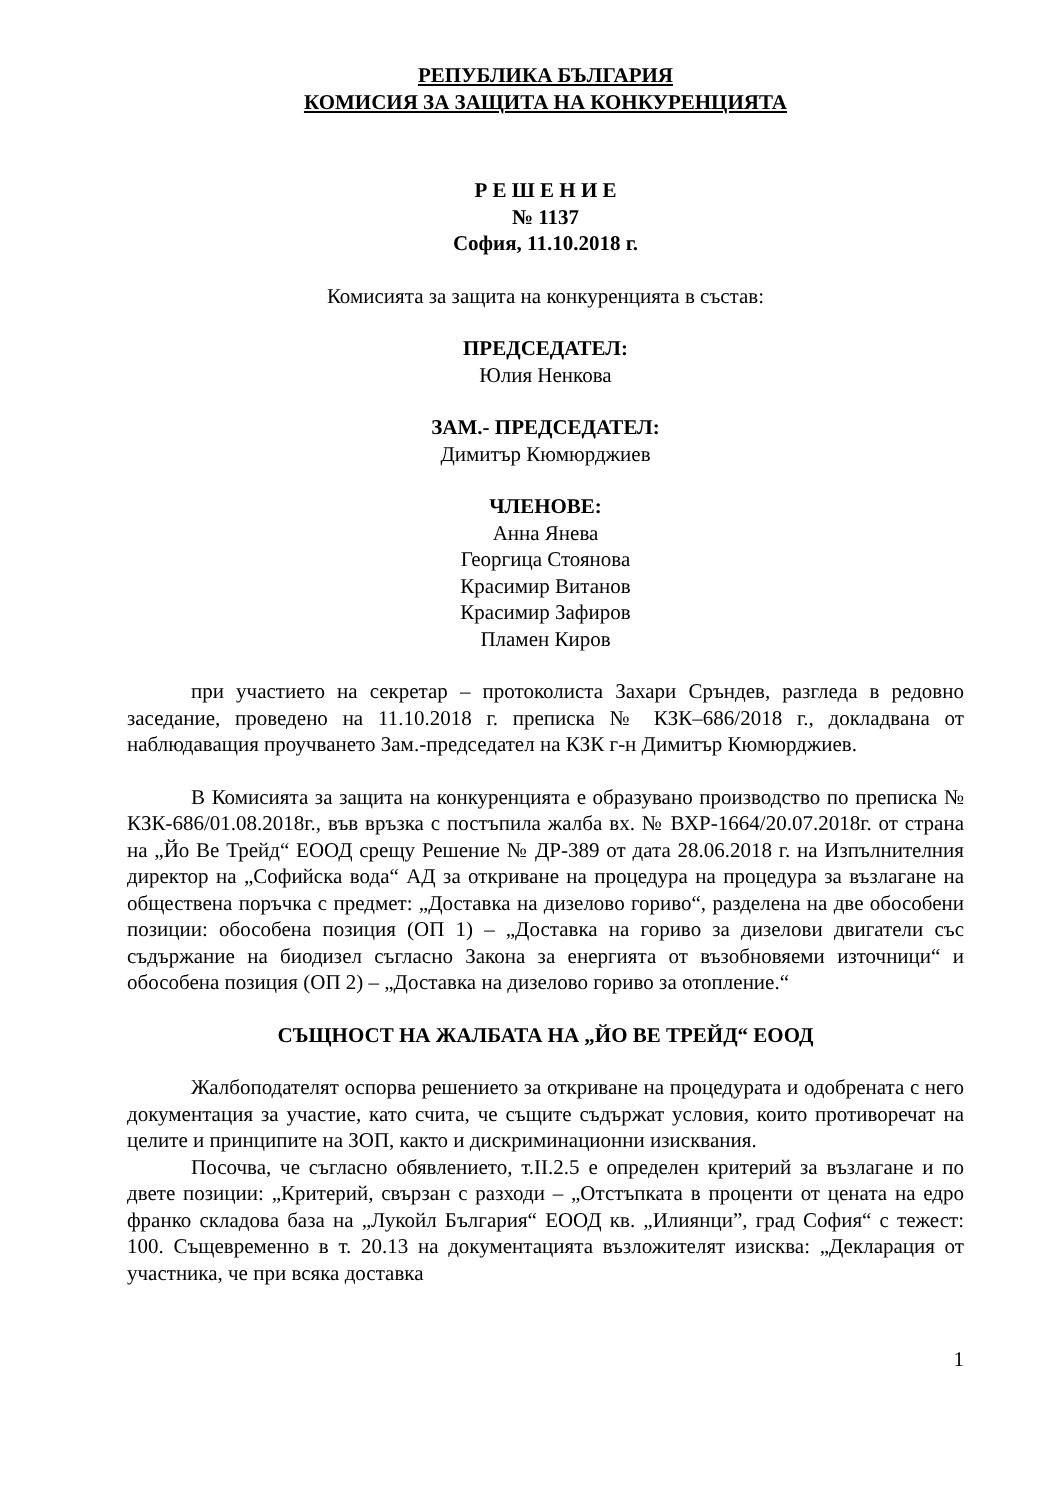РЕПУБЛИКА БЪЛГАРИЯ
КОМИСИЯ ЗА ЗАЩИТА НА КОНКУРЕНЦИЯТА
Р Е Ш Е Н И Е
№ 1137
София, 11.10.2018 г.
Комисията за защита на конкуренцията в състав:
ПРЕДСЕДАТЕЛ:
Юлия Ненкова
ЗАМ.- ПРЕДСЕДАТЕЛ:
Димитър Кюмюрджиев
ЧЛЕНОВЕ:
Анна Янева
Георгица Стоянова
Красимир Витанов
Красимир Зафиров
Пламен Киров
при участието на секретар – протоколиста Захари Сръндев, разгледа в редовно заседание, проведено на 11.10.2018 г. преписка № КЗК–686/2018 г., докладвана от наблюдаващия проучването Зам.-председател на КЗК г-н Димитър Кюмюрджиев.
В Комисията за защита на конкуренцията е образувано производство по преписка № КЗК-686/01.08.2018г., във връзка с постъпила жалба вх. № ВХР-1664/20.07.2018г. от страна на „Йо Ве Трейд“ ЕООД срещу Решение № ДР-389 от дата 28.06.2018 г. на Изпълнителния директор на „Софийска вода“ АД за откриване на процедура на процедура за възлагане на обществена поръчка с предмет: „Доставка на дизелово гориво“, разделена на две обособени позиции: обособена позиция (ОП 1) – „Доставка на гориво за дизелови двигатели със съдържание на биодизел съгласно Закона за енергията от възобновяеми източници“ и обособена позиция (ОП 2) – „Доставка на дизелово гориво за отопление.“
СЪЩНОСТ НА ЖАЛБАТА НА „ЙО ВЕ ТРЕЙД“ ЕООД
Жалбоподателят оспорва решението за откриване на процедурата и одобрената с него документация за участие, като счита, че същите съдържат условия, които противоречат на целите и принципите на ЗОП, както и дискриминационни изисквания.
Посочва, че съгласно обявлението, т.II.2.5 е определен критерий за възлагане и по двете позиции: „Критерий, свързан с разходи – „Отстъпката в проценти от цената на едро франко складова база на „Лукойл България“ ЕООД кв. „Илиянци”, град София“ с тежест: 100. Същевременно в т. 20.13 на документацията възложителят изисква: „Декларация от участника, че при всяка доставка
1